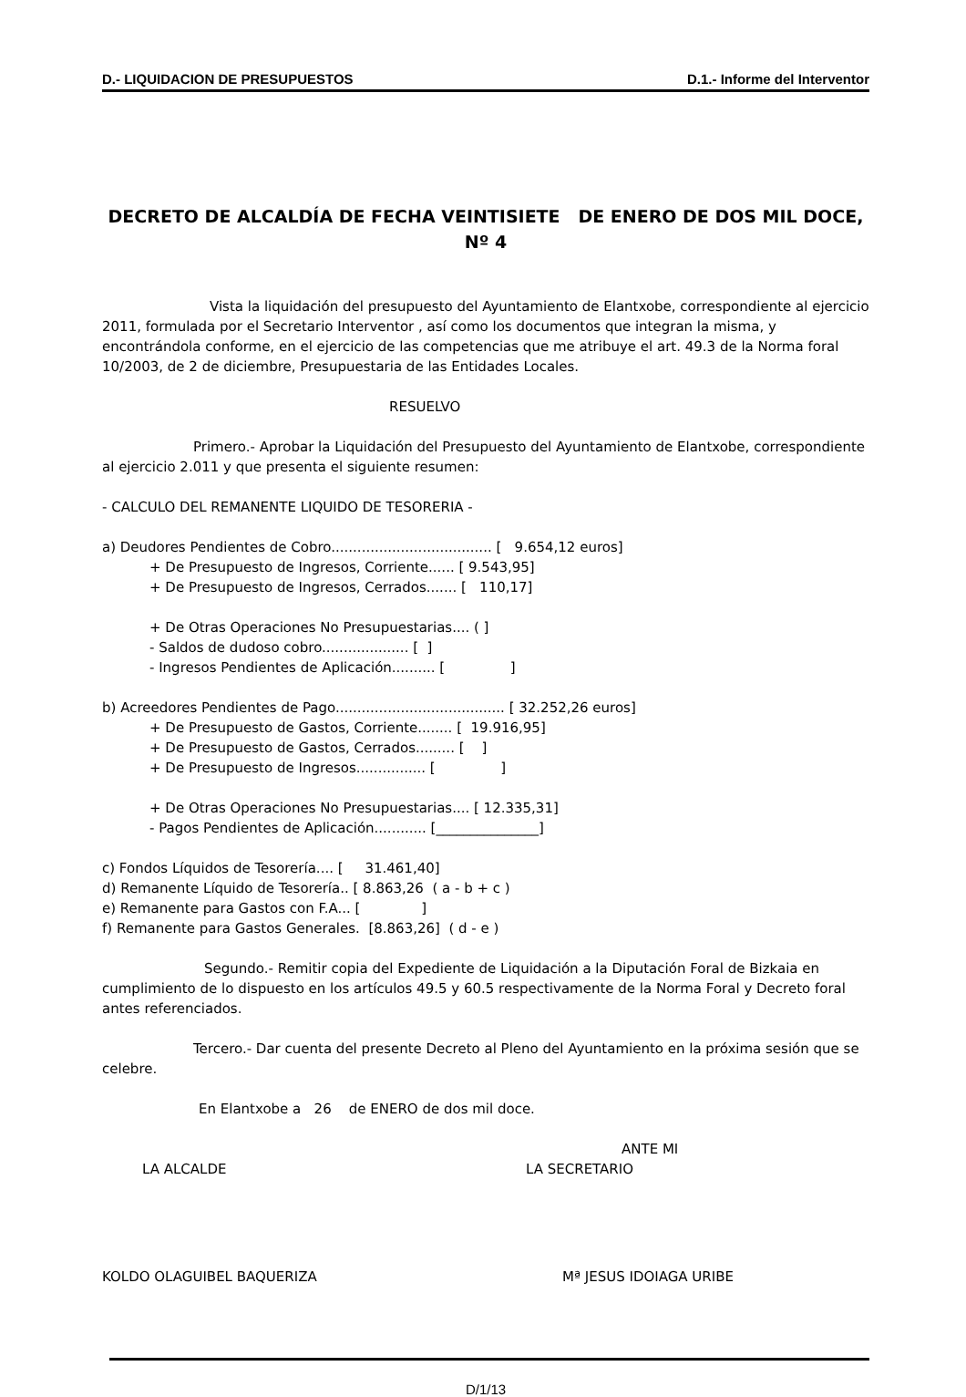D.- LIQUIDACION DE PRESUPUESTOS D.1.- Informe del Interventor
DECRETO DE ALCALDÍA DE FECHA VEINTISIETE DE ENERO DE DOS MIL DOCE, Nº 4
Vista la liquidación del presupuesto del Ayuntamiento de Elantxobe, correspondiente al ejercicio 2011, formulada por el Secretario Interventor , así como los documentos que integran la misma, y encontrándola conforme, en el ejercicio de las competencias que me atribuye el art. 49.3 de la Norma foral 10/2003, de 2 de diciembre, Presupuestaria de las Entidades Locales.
RESUELVO
Primero.- Aprobar la Liquidación del Presupuesto del Ayuntamiento de Elantxobe, correspondiente al ejercicio 2.011 y que presenta el siguiente resumen:
- CALCULO DEL REMANENTE LIQUIDO DE TESORERIA -
a) Deudores Pendientes de Cobro..................................... [ 9.654,12 euros]
+ De Presupuesto de Ingresos, Corriente...... [ 9.543,95]
+ De Presupuesto de Ingresos, Cerrados....... [ 110,17]
+ De Otras Operaciones No Presupuestarias.... ( ]
- Saldos de dudoso cobro.................... [ ]
- Ingresos Pendientes de Aplicación.......... [ ]
b) Acreedores Pendientes de Pago....................................... [ 32.252,26 euros]
+ De Presupuesto de Gastos, Corriente........ [ 19.916,95]
+ De Presupuesto de Gastos, Cerrados......... [ ]
+ De Presupuesto de Ingresos................ [ ]
+ De Otras Operaciones No Presupuestarias.... [ 12.335,31]
- Pagos Pendientes de Aplicación............ [_______________]
c) Fondos Líquidos de Tesorería.... [ 31.461,40]
d) Remanente Líquido de Tesorería.. [ 8.863,26 ( a - b + c )
e) Remanente para Gastos con F.A... [ ]
f) Remanente para Gastos Generales. [8.863,26] ( d - e )
Segundo.- Remitir copia del Expediente de Liquidación a la Diputación Foral de Bizkaia en cumplimiento de lo dispuesto en los artículos 49.5 y 60.5 respectivamente de la Norma Foral y Decreto foral antes referenciados.
Tercero.- Dar cuenta del presente Decreto al Pleno del Ayuntamiento en la próxima sesión que se celebre.
En Elantxobe a 26 de ENERO de dos mil doce.
ANTE MI
LA ALCALDE LA SECRETARIO
KOLDO OLAGUIBEL BAQUERIZA Mª JESUS IDOIAGA URIBE
D/1/13